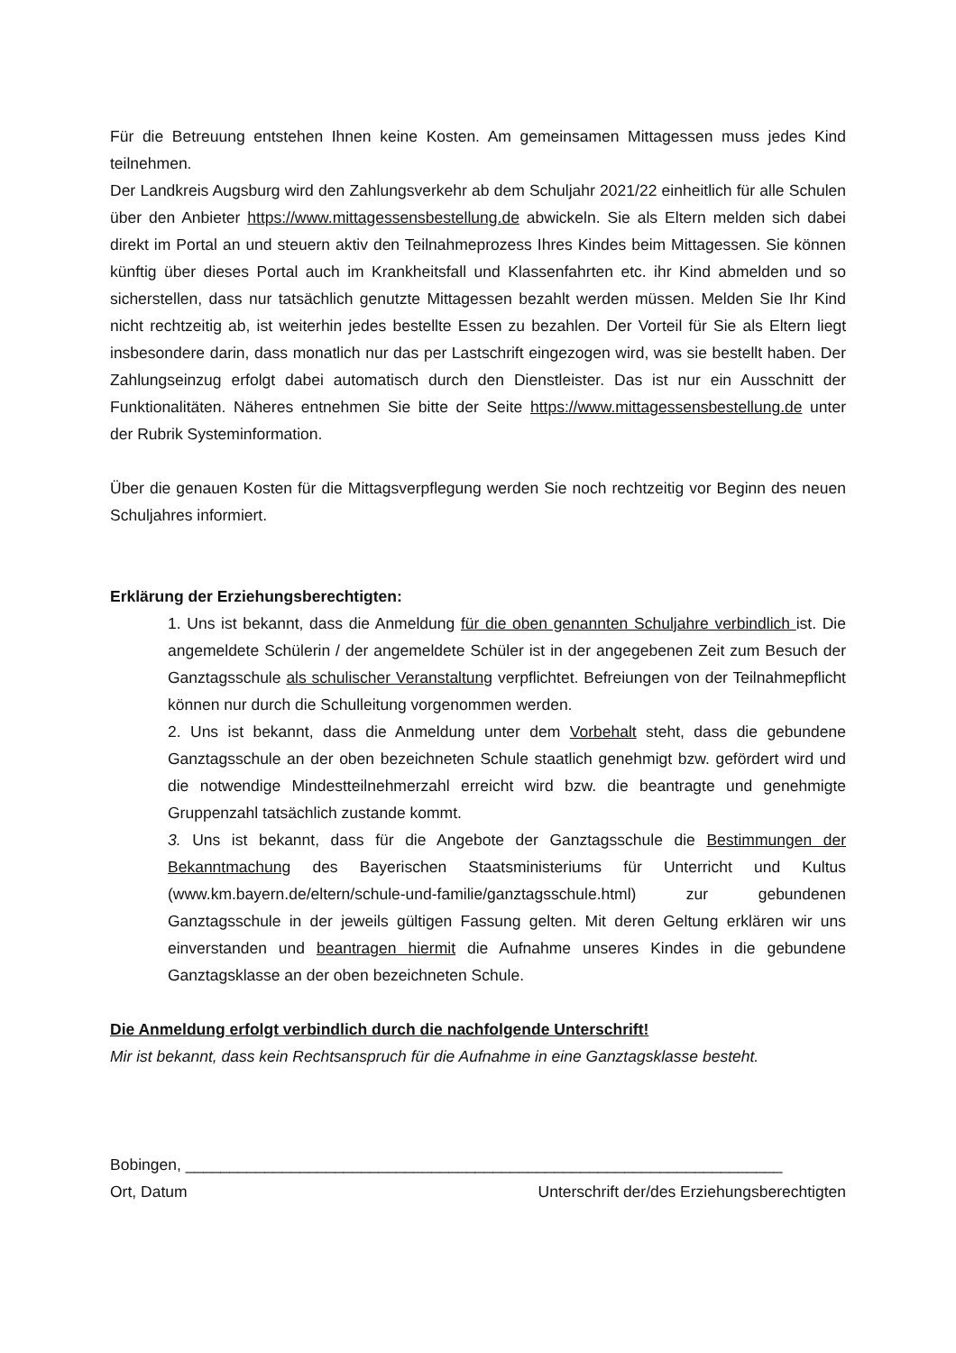Für die Betreuung entstehen Ihnen keine Kosten. Am gemeinsamen Mittagessen muss jedes Kind teilnehmen.
Der Landkreis Augsburg wird den Zahlungsverkehr ab dem Schuljahr 2021/22 einheitlich für alle Schulen über den Anbieter https://www.mittagessensbestellung.de abwickeln. Sie als Eltern melden sich dabei direkt im Portal an und steuern aktiv den Teilnahmeprozess Ihres Kindes beim Mittagessen. Sie können künftig über dieses Portal auch im Krankheitsfall und Klassenfahrten etc. ihr Kind abmelden und so sicherstellen, dass nur tatsächlich genutzte Mittagessen bezahlt werden müssen. Melden Sie Ihr Kind nicht rechtzeitig ab, ist weiterhin jedes bestellte Essen zu bezahlen. Der Vorteil für Sie als Eltern liegt insbesondere darin, dass monatlich nur das per Lastschrift eingezogen wird, was sie bestellt haben. Der Zahlungseinzug erfolgt dabei automatisch durch den Dienstleister. Das ist nur ein Ausschnitt der Funktionalitäten. Näheres entnehmen Sie bitte der Seite https://www.mittagessensbestellung.de unter der Rubrik Systeminformation.
Über die genauen Kosten für die Mittagsverpflegung werden Sie noch rechtzeitig vor Beginn des neuen Schuljahres informiert.
Erklärung der Erziehungsberechtigten:
1. Uns ist bekannt, dass die Anmeldung für die oben genannten Schuljahre verbindlich ist. Die angemeldete Schülerin / der angemeldete Schüler ist in der angegebenen Zeit zum Besuch der Ganztagsschule als schulischer Veranstaltung verpflichtet. Befreiungen von der Teilnahmepflicht können nur durch die Schulleitung vorgenommen werden.
2. Uns ist bekannt, dass die Anmeldung unter dem Vorbehalt steht, dass die gebundene Ganztagsschule an der oben bezeichneten Schule staatlich genehmigt bzw. gefördert wird und die notwendige Mindestteilnehmerzahl erreicht wird bzw. die beantragte und genehmigte Gruppenzahl tatsächlich zustande kommt.
3. Uns ist bekannt, dass für die Angebote der Ganztagsschule die Bestimmungen der Bekanntmachung des Bayerischen Staatsministeriums für Unterricht und Kultus (www.km.bayern.de/eltern/schule-und-familie/ganztagsschule.html) zur gebundenen Ganztagsschule in der jeweils gültigen Fassung gelten. Mit deren Geltung erklären wir uns einverstanden und beantragen hiermit die Aufnahme unseres Kindes in die gebundene Ganztagsklasse an der oben bezeichneten Schule.
Die Anmeldung erfolgt verbindlich durch die nachfolgende Unterschrift!
Mir ist bekannt, dass kein Rechtsanspruch für die Aufnahme in eine Ganztagsklasse besteht.
Bobingen, ____________________________________________________________________
Ort, Datum Unterschrift der/des Erziehungsberechtigten